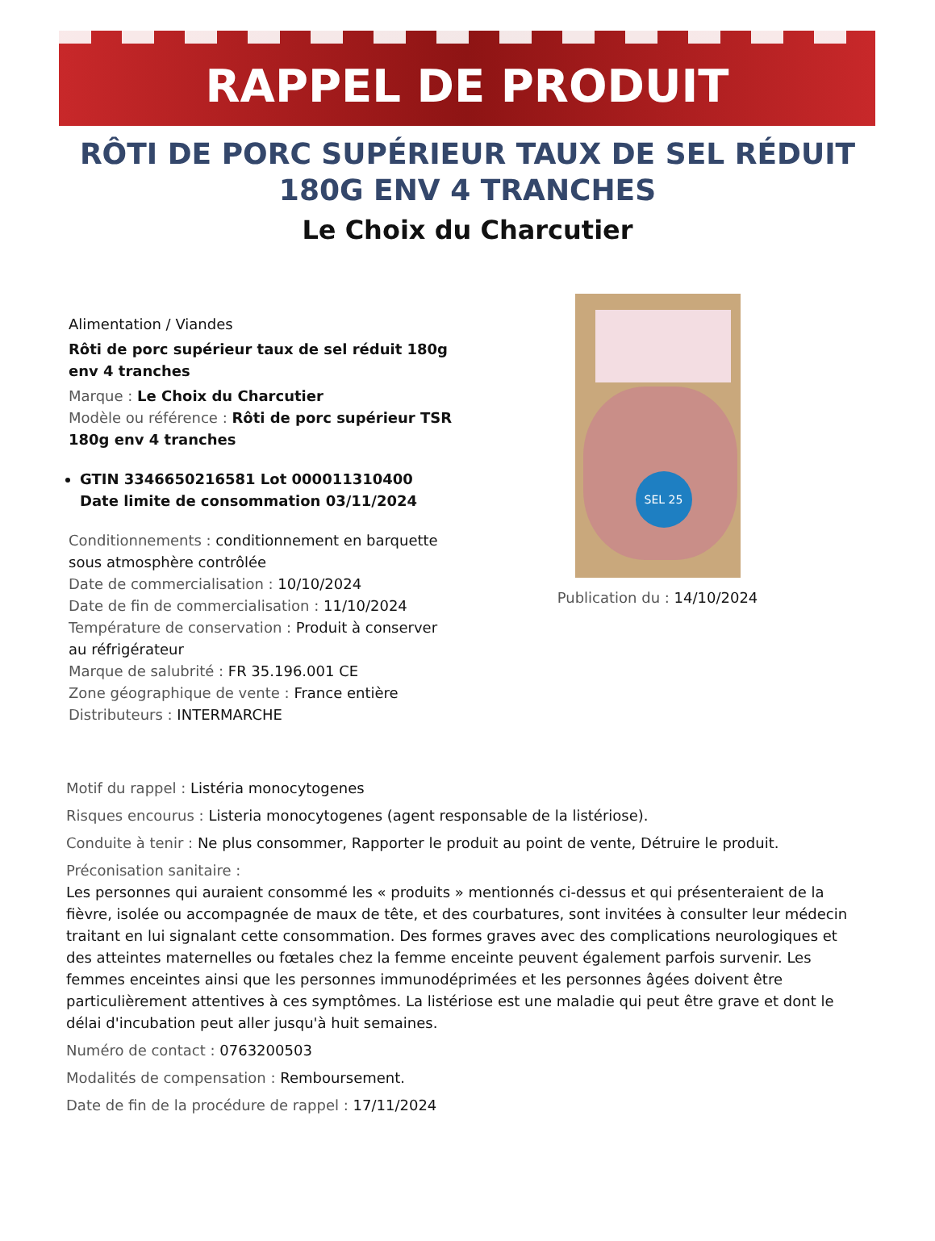RAPPEL DE PRODUIT
RÔTI DE PORC SUPÉRIEUR TAUX DE SEL RÉDUIT 180G ENV 4 TRANCHES
Le Choix du Charcutier
Alimentation / Viandes
Rôti de porc supérieur taux de sel réduit 180g env 4 tranches
Marque : Le Choix du Charcutier
Modèle ou référence : Rôti de porc supérieur TSR 180g env 4 tranches
GTIN 3346650216581 Lot 000011310400 Date limite de consommation 03/11/2024
Conditionnements : conditionnement en barquette sous atmosphère contrôlée
Date de commercialisation : 10/10/2024
Date de fin de commercialisation : 11/10/2024
Température de conservation : Produit à conserver au réfrigérateur
Marque de salubrité : FR 35.196.001 CE
Zone géographique de vente : France entière
Distributeurs : INTERMARCHE
SEL 25
Publication du : 14/10/2024
Motif du rappel : Listéria monocytogenes
Risques encourus : Listeria monocytogenes (agent responsable de la listériose).
Conduite à tenir : Ne plus consommer, Rapporter le produit au point de vente, Détruire le produit.
Préconisation sanitaire :
Les personnes qui auraient consommé les « produits » mentionnés ci-dessus et qui présenteraient de la fièvre, isolée ou accompagnée de maux de tête, et des courbatures, sont invitées à consulter leur médecin traitant en lui signalant cette consommation. Des formes graves avec des complications neurologiques et des atteintes maternelles ou fœtales chez la femme enceinte peuvent également parfois survenir. Les femmes enceintes ainsi que les personnes immunodéprimées et les personnes âgées doivent être particulièrement attentives à ces symptômes. La listériose est une maladie qui peut être grave et dont le délai d'incubation peut aller jusqu'à huit semaines.
Numéro de contact : 0763200503
Modalités de compensation : Remboursement.
Date de fin de la procédure de rappel : 17/11/2024